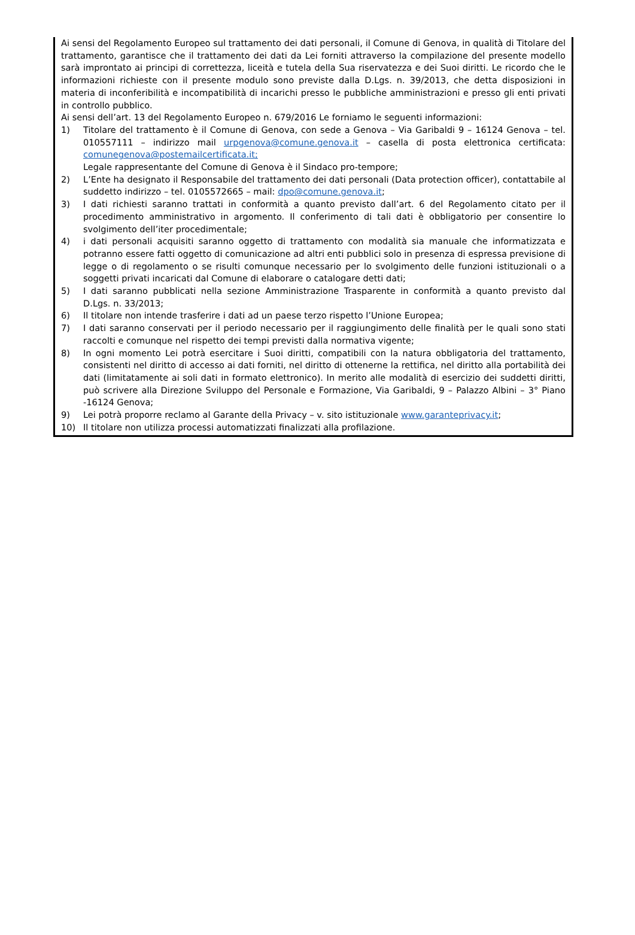Ai sensi del Regolamento Europeo sul trattamento dei dati personali, il Comune di Genova, in qualità di Titolare del trattamento, garantisce che il trattamento dei dati da Lei forniti attraverso la compilazione del presente modello sarà improntato ai principi di correttezza, liceità e tutela della Sua riservatezza e dei Suoi diritti. Le ricordo che le informazioni richieste con il presente modulo sono previste dalla D.Lgs. n. 39/2013, che detta disposizioni in materia di inconferibilità e incompatibilità di incarichi presso le pubbliche amministrazioni e presso gli enti privati in controllo pubblico.
Ai sensi dell’art. 13 del Regolamento Europeo n. 679/2016 Le forniamo le seguenti informazioni:
1) Titolare del trattamento è il Comune di Genova, con sede a Genova – Via Garibaldi 9 – 16124 Genova – tel. 010557111 – indirizzo mail urpgenova@comune.genova.it – casella di posta elettronica certificata: comunegenova@postemailcertificata.it;
Legale rappresentante del Comune di Genova è il Sindaco pro-tempore;
2) L’Ente ha designato il Responsabile del trattamento dei dati personali (Data protection officer), contattabile al suddetto indirizzo – tel. 0105572665 – mail: dpo@comune.genova.it;
3) I dati richiesti saranno trattati in conformità a quanto previsto dall’art. 6 del Regolamento citato per il procedimento amministrativo in argomento. Il conferimento di tali dati è obbligatorio per consentire lo svolgimento dell’iter procedimentale;
4) i dati personali acquisiti saranno oggetto di trattamento con modalità sia manuale che informatizzata e potranno essere fatti oggetto di comunicazione ad altri enti pubblici solo in presenza di espressa previsione di legge o di regolamento o se risulti comunque necessario per lo svolgimento delle funzioni istituzionali o a soggetti privati incaricati dal Comune di elaborare o catalogare detti dati;
5) I dati saranno pubblicati nella sezione Amministrazione Trasparente in conformità a quanto previsto dal D.Lgs. n. 33/2013;
6) Il titolare non intende trasferire i dati ad un paese terzo rispetto l’Unione Europea;
7) I dati saranno conservati per il periodo necessario per il raggiungimento delle finalità per le quali sono stati raccolti e comunque nel rispetto dei tempi previsti dalla normativa vigente;
8) In ogni momento Lei potrà esercitare i Suoi diritti, compatibili con la natura obbligatoria del trattamento, consistenti nel diritto di accesso ai dati forniti, nel diritto di ottenerne la rettifica, nel diritto alla portabilità dei dati (limitatamente ai soli dati in formato elettronico). In merito alle modalità di esercizio dei suddetti diritti, può scrivere alla Direzione Sviluppo del Personale e Formazione, Via Garibaldi, 9 – Palazzo Albini – 3° Piano -16124 Genova;
9) Lei potrà proporre reclamo al Garante della Privacy – v. sito istituzionale www.garanteprivacy.it;
10) Il titolare non utilizza processi automatizzati finalizzati alla profilazione.